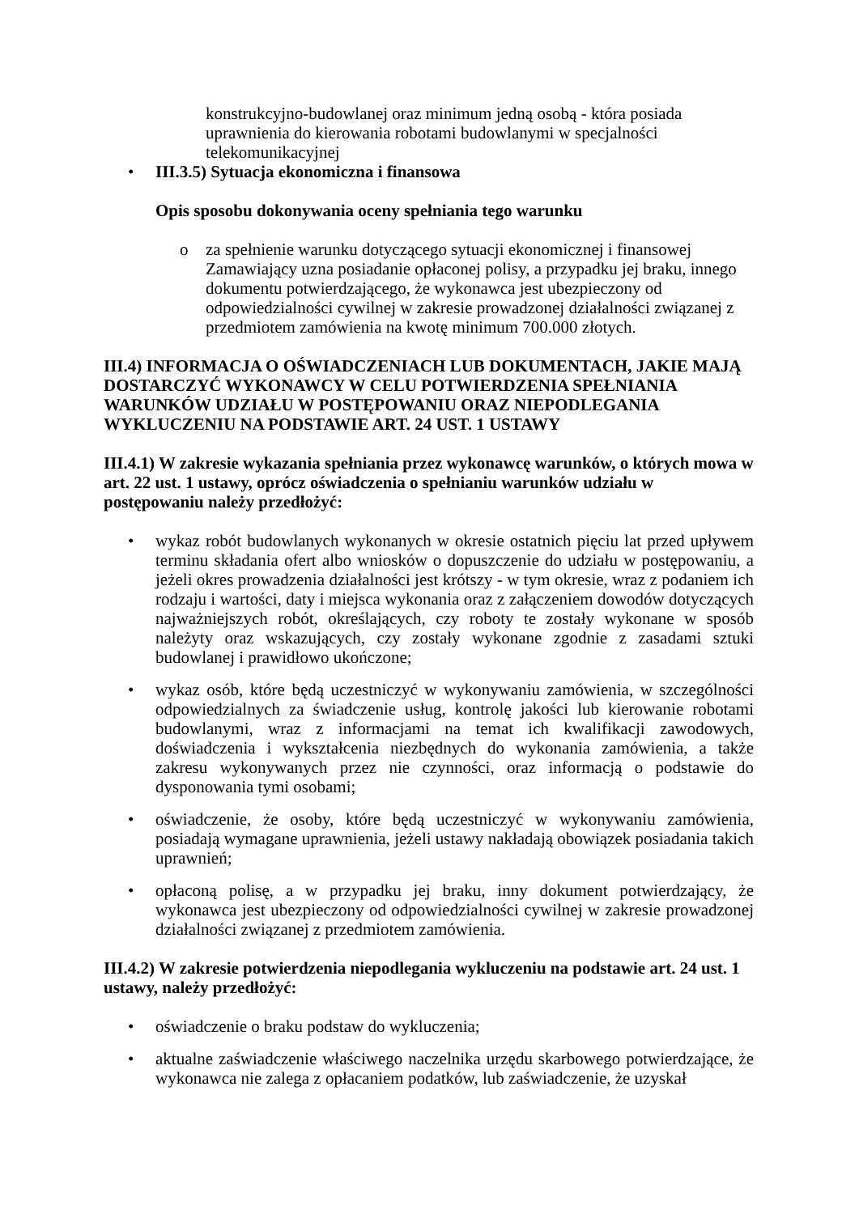konstrukcyjno-budowlanej oraz minimum jedną osobą - która posiada uprawnienia do kierowania robotami budowlanymi w specjalności telekomunikacyjnej
• III.3.5) Sytuacja ekonomiczna i finansowa
Opis sposobu dokonywania oceny spełniania tego warunku
o za spełnienie warunku dotyczącego sytuacji ekonomicznej i finansowej Zamawiający uzna posiadanie opłaconej polisy, a przypadku jej braku, innego dokumentu potwierdzającego, że wykonawca jest ubezpieczony od odpowiedzialności cywilnej w zakresie prowadzonej działalności związanej z przedmiotem zamówienia na kwotę minimum 700.000 złotych.
III.4) INFORMACJA O OŚWIADCZENIACH LUB DOKUMENTACH, JAKIE MAJĄ DOSTARCZYĆ WYKONAWCY W CELU POTWIERDZENIA SPEŁNIANIA WARUNKÓW UDZIAŁU W POSTĘPOWANIU ORAZ NIEPODLEGANIA WYKLUCZENIU NA PODSTAWIE ART. 24 UST. 1 USTAWY
III.4.1) W zakresie wykazania spełniania przez wykonawcę warunków, o których mowa w art. 22 ust. 1 ustawy, oprócz oświadczenia o spełnianiu warunków udziału w postępowaniu należy przedłożyć:
• wykaz robót budowlanych wykonanych w okresie ostatnich pięciu lat przed upływem terminu składania ofert albo wniosków o dopuszczenie do udziału w postępowaniu, a jeżeli okres prowadzenia działalności jest krótszy - w tym okresie, wraz z podaniem ich rodzaju i wartości, daty i miejsca wykonania oraz z załączeniem dowodów dotyczących najważniejszych robót, określających, czy roboty te zostały wykonane w sposób należyty oraz wskazujących, czy zostały wykonane zgodnie z zasadami sztuki budowlanej i prawidłowo ukończone;
• wykaz osób, które będą uczestniczyć w wykonywaniu zamówienia, w szczególności odpowiedzialnych za świadczenie usług, kontrolę jakości lub kierowanie robotami budowlanymi, wraz z informacjami na temat ich kwalifikacji zawodowych, doświadczenia i wykształcenia niezbędnych do wykonania zamówienia, a także zakresu wykonywanych przez nie czynności, oraz informacją o podstawie do dysponowania tymi osobami;
• oświadczenie, że osoby, które będą uczestniczyć w wykonywaniu zamówienia, posiadają wymagane uprawnienia, jeżeli ustawy nakładają obowiązek posiadania takich uprawnień;
• opłaconą polisę, a w przypadku jej braku, inny dokument potwierdzający, że wykonawca jest ubezpieczony od odpowiedzialności cywilnej w zakresie prowadzonej działalności związanej z przedmiotem zamówienia.
III.4.2) W zakresie potwierdzenia niepodlegania wykluczeniu na podstawie art. 24 ust. 1 ustawy, należy przedłożyć:
• oświadczenie o braku podstaw do wykluczenia;
• aktualne zaświadczenie właściwego naczelnika urzędu skarbowego potwierdzające, że wykonawca nie zalega z opłacaniem podatków, lub zaświadczenie, że uzyskał